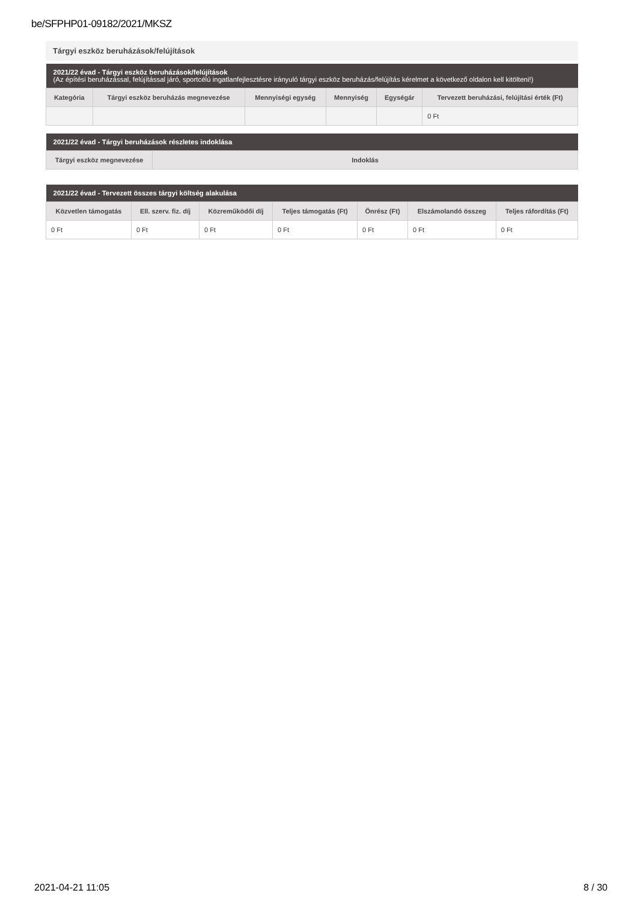be/SFPHP01-09182/2021/MKSZ
Tárgyi eszköz beruházások/felújítások
| 2021/22 évad - Tárgyi eszköz beruházások/felújítások (Az építési beruházással, felújítással járó, sportcélú ingatlanfejlesztésre irányuló tárgyi eszköz beruházás/felújítás kérelmet a következő oldalon kell kitölteni!) | | | | | |
| --- | --- | --- | --- | --- | --- |
| Kategória | Tárgyi eszköz beruházás megnevezése | Mennyiségi egység | Mennyiség | Egységár | Tervezett beruházási, felújítási érték (Ft) |
| | | | | | 0 Ft |
| 2021/22 évad - Tárgyi beruházások részletes indoklása | |
| --- | --- |
| Tárgyi eszköz megnevezése | Indoklás |
| 2021/22 évad - Tervezett összes tárgyi költség alakulása | | | | | | |
| --- | --- | --- | --- | --- | --- | --- |
| Közvetlen támogatás | Ell. szerv. fiz. díj | Közreműködői díj | Teljes támogatás (Ft) | Önrész (Ft) | Elszámolandó összeg | Teljes ráfordítás (Ft) |
| 0 Ft | 0 Ft | 0 Ft | 0 Ft | 0 Ft | 0 Ft | 0 Ft |
2021-04-21 11:05 8 / 30